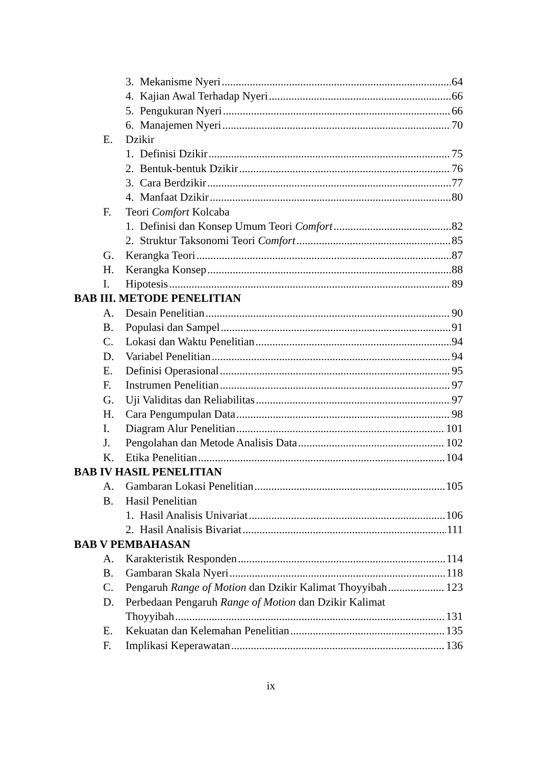3. Mekanisme Nyeri 64
4. Kajian Awal Terhadap Nyeri 66
5. Pengukuran Nyeri 66
6. Manajemen Nyeri 70
E. Dzikir
1. Definisi Dzikir 75
2. Bentuk-bentuk Dzikir 76
3. Cara Berdzikir 77
4. Manfaat Dzikir 80
F. Teori Comfort Kolcaba
1. Definisi dan Konsep Umum Teori Comfort 82
2. Struktur Taksonomi Teori Comfort 85
G. Kerangka Teori 87
H. Kerangka Konsep 88
I. Hipotesis 89
BAB III. METODE PENELITIAN
A. Desain Penelitian 90
B. Populasi dan Sampel 91
C. Lokasi dan Waktu Penelitian 94
D. Variabel Penelitian 94
E. Definisi Operasional 95
F. Instrumen Penelitian 97
G. Uji Validitas dan Reliabilitas 97
H. Cara Pengumpulan Data 98
I. Diagram Alur Penelitian 101
J. Pengolahan dan Metode Analisis Data 102
K. Etika Penelitian 104
BAB IV HASIL PENELITIAN
A. Gambaran Lokasi Penelitian 105
B. Hasil Penelitian
1. Hasil Analisis Univariat 106
2. Hasil Analisis Bivariat 111
BAB V PEMBAHASAN
A. Karakteristik Responden 114
B. Gambaran Skala Nyeri 118
C. Pengaruh Range of Motion dan Dzikir Kalimat Thoyyibah 123
D. Perbedaan Pengaruh Range of Motion dan Dzikir Kalimat
Thoyyibah 131
E. Kekuatan dan Kelemahan Penelitian 135
F. Implikasi Keperawatan 136
ix